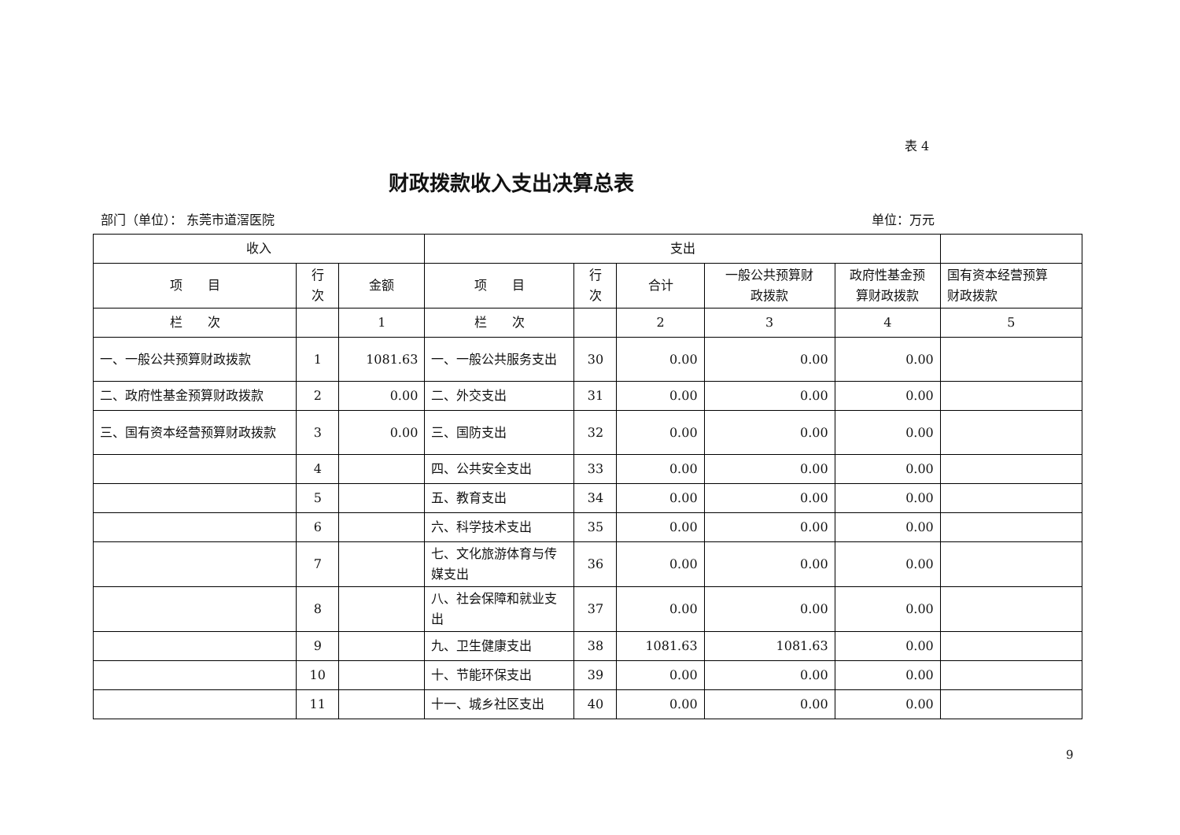表 4
财政拨款收入支出决算总表
部门（单位）： 东莞市道滘医院 单位：万元
| 收入 | | | 支出 | | | | | |
| --- | --- | --- | --- | --- | --- | --- | --- | --- |
| 项 目 | 行 次 | 金额 | 项 目 | 行 次 | 合计 | 一般公共预算财 政拨款 | 政府性基金预 算财政拨款 | 国有资本经营预算 财政拨款 |
| 栏 次 | | 1 | 栏 次 | | 2 | 3 | 4 | 5 |
| 一、一般公共预算财政拨款 | 1 | 1081.63 | 一、一般公共服务支出 | 30 | 0.00 | 0.00 | 0.00 | |
| 二、政府性基金预算财政拨款 | 2 | 0.00 | 二、外交支出 | 31 | 0.00 | 0.00 | 0.00 | |
| 三、国有资本经营预算财政拨款 | 3 | 0.00 | 三、国防支出 | 32 | 0.00 | 0.00 | 0.00 | |
| | 4 | | 四、公共安全支出 | 33 | 0.00 | 0.00 | 0.00 | |
| | 5 | | 五、教育支出 | 34 | 0.00 | 0.00 | 0.00 | |
| | 6 | | 六、科学技术支出 | 35 | 0.00 | 0.00 | 0.00 | |
| | 7 | | 七、文化旅游体育与传媒支出 | 36 | 0.00 | 0.00 | 0.00 | |
| | 8 | | 八、社会保障和就业支出 | 37 | 0.00 | 0.00 | 0.00 | |
| | 9 | | 九、卫生健康支出 | 38 | 1081.63 | 1081.63 | 0.00 | |
| | 10 | | 十、节能环保支出 | 39 | 0.00 | 0.00 | 0.00 | |
| | 11 | | 十一、城乡社区支出 | 40 | 0.00 | 0.00 | 0.00 | |
9